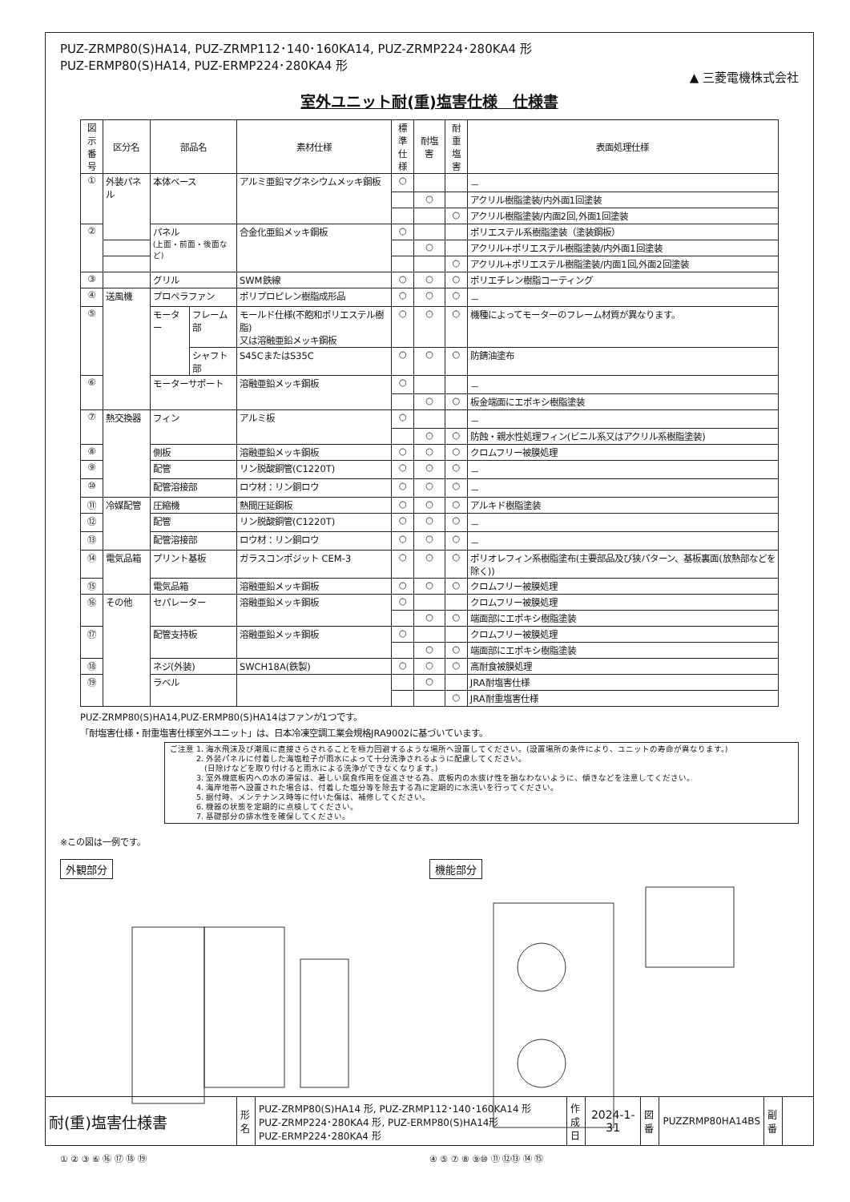PUZ-ZRMP80(S)HA14, PUZ-ZRMP112･140･160KA14, PUZ-ZRMP224･280KA4 形
PUZ-ERMP80(S)HA14, PUZ-ERMP224･280KA4 形
▲ 三菱電機株式会社
室外ユニット耐(重)塩害仕様　仕様書
| 図示 番号 | 区分名 | 部品名 | | 素材仕様 | 標準 仕様 | 耐塩害 | 耐重 塩害 | 表面処理仕様 |
| --- | --- | --- | --- | --- | --- | --- | --- | --- |
| ① | 外装パネル | 本体ベース | | アルミ亜鉛マグネシウムメッキ鋼板 | ○ | | | － |
| | | | | | | ○ | | アクリル樹脂塗装/内外面1回塗装 |
| | | | | | | | ○ | アクリル樹脂塗装/内面2回,外面1回塗装 |
| ② | | パネル (上面・前面・後面など) | | 合金化亜鉛メッキ鋼板 | ○ | | | ポリエステル系樹脂塗装（塗装鋼板） |
| | | | | | | ○ | | アクリル+ポリエステル樹脂塗装/内外面1回塗装 |
| | | | | | | | ○ | アクリル+ポリエステル樹脂塗装/内面1回,外面2回塗装 |
| ③ | | グリル | | SWM鉄線 | ○ | ○ | ○ | ポリエチレン樹脂コーティング |
| ④ | 送風機 | プロペラファン | | ポリプロピレン樹脂成形品 | ○ | ○ | ○ | － |
| ⑤ | | モーター | フレーム部 | モールド仕様(不飽和ポリエステル樹脂) 又は溶融亜鉛メッキ鋼板 | ○ | ○ | ○ | 機種によってモーターのフレーム材質が異なります。 |
| | | | シャフト部 | S45CまたはS35C | ○ | ○ | ○ | 防錆油塗布 |
| ⑥ | | モーターサポート | | 溶融亜鉛メッキ鋼板 | ○ | | | － |
| | | | | | | ○ | ○ | 板金端面にエポキシ樹脂塗装 |
| ⑦ | 熱交換器 | フィン | | アルミ板 | ○ | | | － |
| | | | | | | ○ | ○ | 防蝕・親水性処理フィン(ビニル系又はアクリル系樹脂塗装) |
| ⑧ | | 側板 | | 溶融亜鉛メッキ鋼板 | ○ | ○ | ○ | クロムフリー被膜処理 |
| ⑨ | | 配管 | | リン脱酸銅管(C1220T) | ○ | ○ | ○ | － |
| ⑩ | | 配管溶接部 | | ロウ材：リン銅ロウ | ○ | ○ | ○ | － |
| ⑪ | 冷媒配管 | 圧縮機 | | 熱間圧延鋼板 | ○ | ○ | ○ | アルキド樹脂塗装 |
| ⑫ | | 配管 | | リン脱酸銅管(C1220T) | ○ | ○ | ○ | － |
| ⑬ | | 配管溶接部 | | ロウ材：リン銅ロウ | ○ | ○ | ○ | － |
| ⑭ | 電気品箱 | プリント基板 | | ガラスコンポジット CEM-3 | ○ | ○ | ○ | ポリオレフィン系樹脂塗布(主要部品及び狭パターン、基板裏面(放熱部などを除く)) |
| ⑮ | | 電気品箱 | | 溶融亜鉛メッキ鋼板 | ○ | ○ | ○ | クロムフリー被膜処理 |
| ⑯ | その他 | セパレーター | | 溶融亜鉛メッキ鋼板 | ○ | | | クロムフリー被膜処理 |
| | | | | | | ○ | ○ | 端面部にエポキシ樹脂塗装 |
| ⑰ | | 配管支持板 | | 溶融亜鉛メッキ鋼板 | ○ | | | クロムフリー被膜処理 |
| | | | | | | ○ | ○ | 端面部にエポキシ樹脂塗装 |
| ⑱ | | ネジ(外装) | | SWCH18A(鉄製) | ○ | ○ | ○ | 高耐食被膜処理 |
| ⑲ | | ラベル | | | | ○ | | JRA耐塩害仕様 |
| | | | | | | | ○ | JRA耐重塩害仕様 |
PUZ-ZRMP80(S)HA14,PUZ-ERMP80(S)HA14はファンが1つです。
「耐塩害仕様・耐重塩害仕様室外ユニット」は、日本冷凍空調工業会規格JRA9002に基づいています。
ご注意 1. 海水飛沫及び潮風に直接さらされることを極力回避するような場所へ設置してください。(設置場所の条件により、ユニットの寿命が異なります。)
　　　 2. 外装パネルに付着した海塩粒子が雨水によって十分洗浄されるように配慮してください。
　　　　 (日除けなどを取り付けると雨水による洗浄ができなくなります。)
　　　 3. 室外機底板内への水の滞留は、著しい腐食作用を促進させる為、底板内の水抜け性を損なわないように、傾きなどを注意してください。
　　　 4. 海岸地帯へ設置された場合は、付着した塩分等を除去する為に定期的に水洗いを行ってください。
　　　 5. 据付時、メンテナンス時等に付いた傷は、補修してください。
　　　 6. 機器の状態を定期的に点検してください。
　　　 7. 基礎部分の排水性を確保してください。
※この図は一例です。
外観部分
① ② ③ ⑥ ⑯ ⑰ ⑱ ⑲
機能部分
④ ⑤ ⑦ ⑧ ⑨⑩ ⑪ ⑫⑬ ⑭ ⑮
| 耐(重)塩害仕様書 | 形 名 | PUZ-ZRMP80(S)HA14 形, PUZ-ZRMP112･140･160KA14 形 PUZ-ZRMP224･280KA4 形, PUZ-ERMP80(S)HA14形 PUZ-ERMP224･280KA4 形 | 作 成 日 | 2024-1-31 | 図 番 | PUZZRMP80HA14BS | 副 番 | |